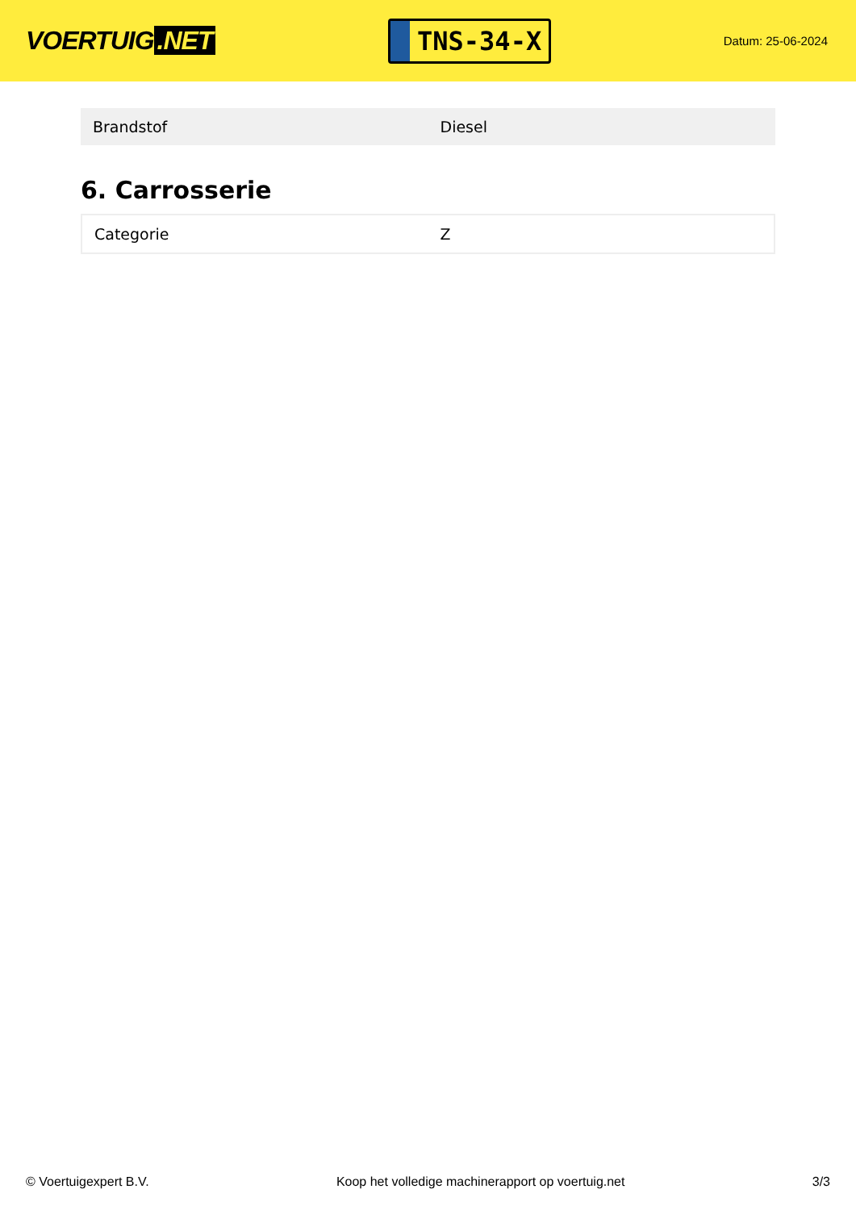VOERTUIG.NET
TNS-34-X
Datum: 25-06-2024
| Brandstof | Diesel |
6. Carrosserie
| Categorie | Z |
© Voertuigexpert B.V. Koop het volledige machinerapport op voertuig.net 3/3